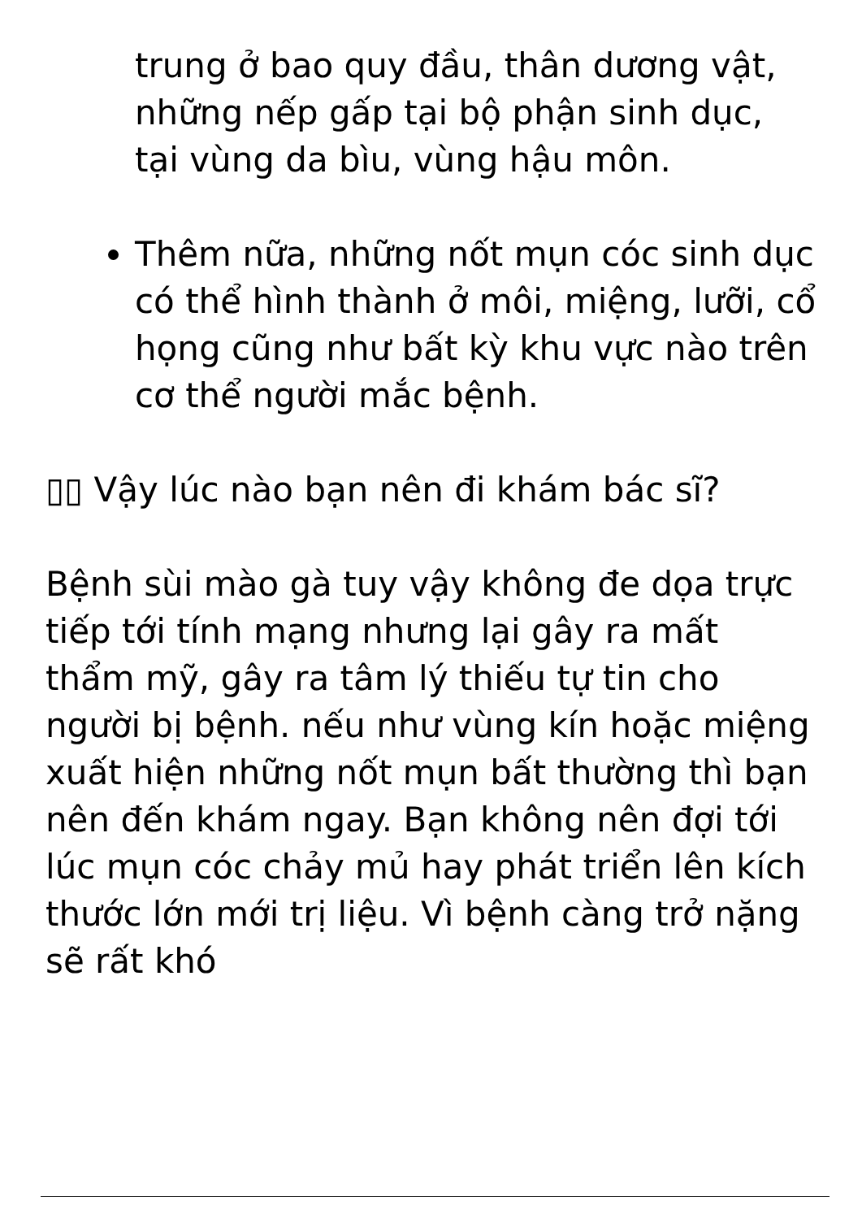trung ở bao quy đầu, thân dương vật, những nếp gấp tại bộ phận sinh dục, tại vùng da bìu, vùng hậu môn.
Thêm nữa, những nốt mụn cóc sinh dục có thể hình thành ở môi, miệng, lưỡi, cổ họng cũng như bất kỳ khu vực nào trên cơ thể người mắc bệnh.
▯▯ Vậy lúc nào bạn nên đi khám bác sĩ?
Bệnh sùi mào gà tuy vậy không đe dọa trực tiếp tới tính mạng nhưng lại gây ra mất thẩm mỹ, gây ra tâm lý thiếu tự tin cho người bị bệnh. nếu như vùng kín hoặc miệng xuất hiện những nốt mụn bất thường thì bạn nên đến khám ngay. Bạn không nên đợi tới lúc mụn cóc chảy mủ hay phát triển lên kích thước lớn mới trị liệu. Vì bệnh càng trở nặng sẽ rất khó